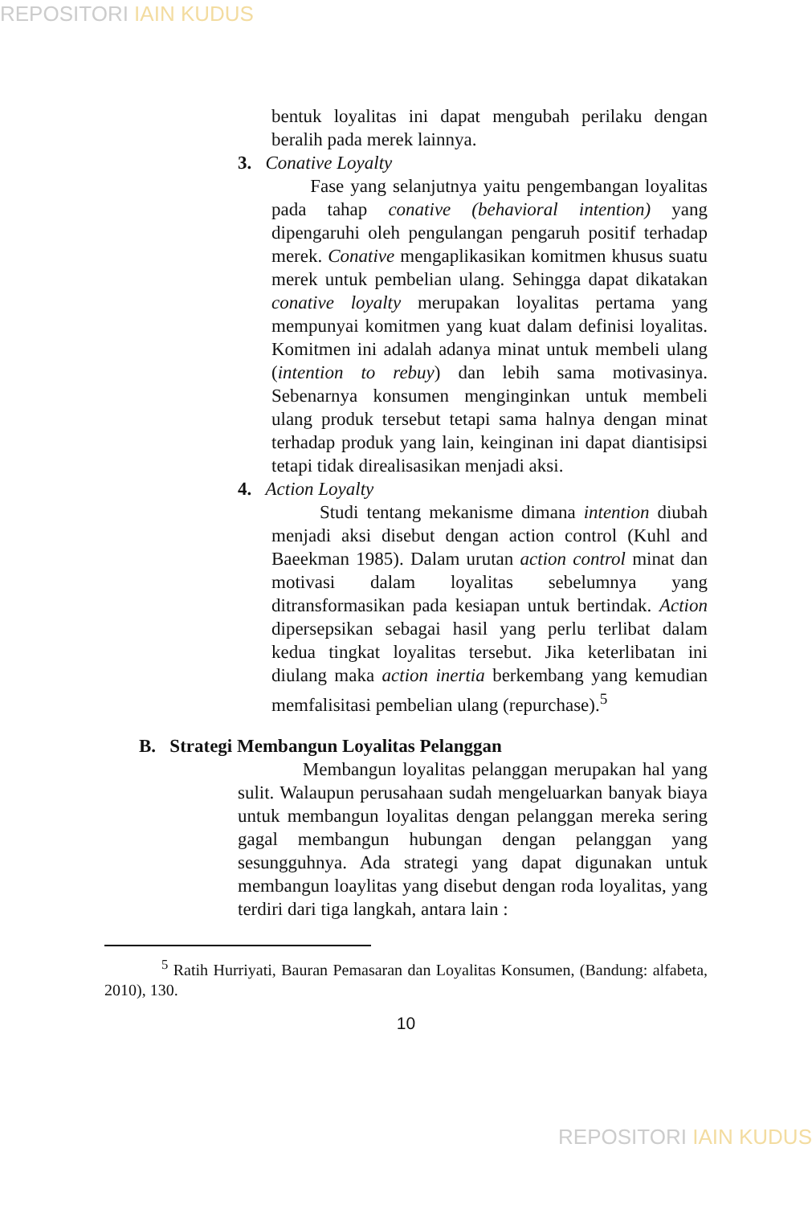REPOSITORI IAIN KUDUS
bentuk loyalitas ini dapat mengubah perilaku dengan beralih pada merek lainnya.
3. Conative Loyalty
Fase yang selanjutnya yaitu pengembangan loyalitas pada tahap conative (behavioral intention) yang dipengaruhi oleh pengulangan pengaruh positif terhadap merek. Conative mengaplikasikan komitmen khusus suatu merek untuk pembelian ulang. Sehingga dapat dikatakan conative loyalty merupakan loyalitas pertama yang mempunyai komitmen yang kuat dalam definisi loyalitas. Komitmen ini adalah adanya minat untuk membeli ulang (intention to rebuy) dan lebih sama motivasinya. Sebenarnya konsumen menginginkan untuk membeli ulang produk tersebut tetapi sama halnya dengan minat terhadap produk yang lain, keinginan ini dapat diantisipsi tetapi tidak direalisasikan menjadi aksi.
4. Action Loyalty
Studi tentang mekanisme dimana intention diubah menjadi aksi disebut dengan action control (Kuhl and Baeekman 1985). Dalam urutan action control minat dan motivasi dalam loyalitas sebelumnya yang ditransformasikan pada kesiapan untuk bertindak. Action dipersepsikan sebagai hasil yang perlu terlibat dalam kedua tingkat loyalitas tersebut. Jika keterlibatan ini diulang maka action inertia berkembang yang kemudian memfalisitasi pembelian ulang (repurchase).<sup>5</sup>
B. Strategi Membangun Loyalitas Pelanggan
Membangun loyalitas pelanggan merupakan hal yang sulit. Walaupun perusahaan sudah mengeluarkan banyak biaya untuk membangun loyalitas dengan pelanggan mereka sering gagal membangun hubungan dengan pelanggan yang sesungguhnya. Ada strategi yang dapat digunakan untuk membangun loaylitas yang disebut dengan roda loyalitas, yang terdiri dari tiga langkah, antara lain :
<sup>5</sup> Ratih Hurriyati, Bauran Pemasaran dan Loyalitas Konsumen, (Bandung: alfabeta, 2010), 130.
10
REPOSITORI IAIN KUDUS